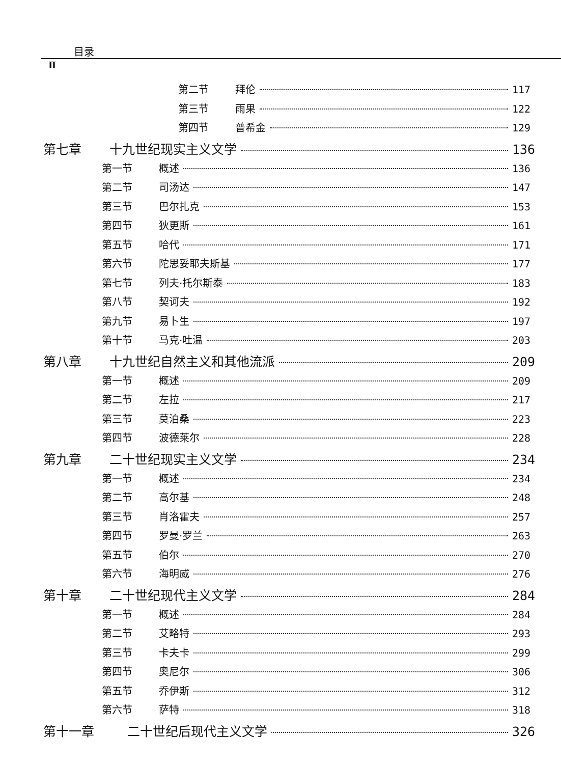目录
Ⅱ
第二节 拜伦 117
第三节 雨果 122
第四节 普希金 129
第七章 十九世纪现实主义文学 136
第一节 概述 136
第二节 司汤达 147
第三节 巴尔扎克 153
第四节 狄更斯 161
第五节 哈代 171
第六节 陀思妥耶夫斯基 177
第七节 列夫·托尔斯泰 183
第八节 契诃夫 192
第九节 易卜生 197
第十节 马克·吐温 203
第八章 十九世纪自然主义和其他流派 209
第一节 概述 209
第二节 左拉 217
第三节 莫泊桑 223
第四节 波德莱尔 228
第九章 二十世纪现实主义文学 234
第一节 概述 234
第二节 高尔基 248
第三节 肖洛霍夫 257
第四节 罗曼·罗兰 263
第五节 伯尔 270
第六节 海明威 276
第十章 二十世纪现代主义文学 284
第一节 概述 284
第二节 艾略特 293
第三节 卡夫卡 299
第四节 奥尼尔 306
第五节 乔伊斯 312
第六节 萨特 318
第十一章 二十世纪后现代主义文学 326